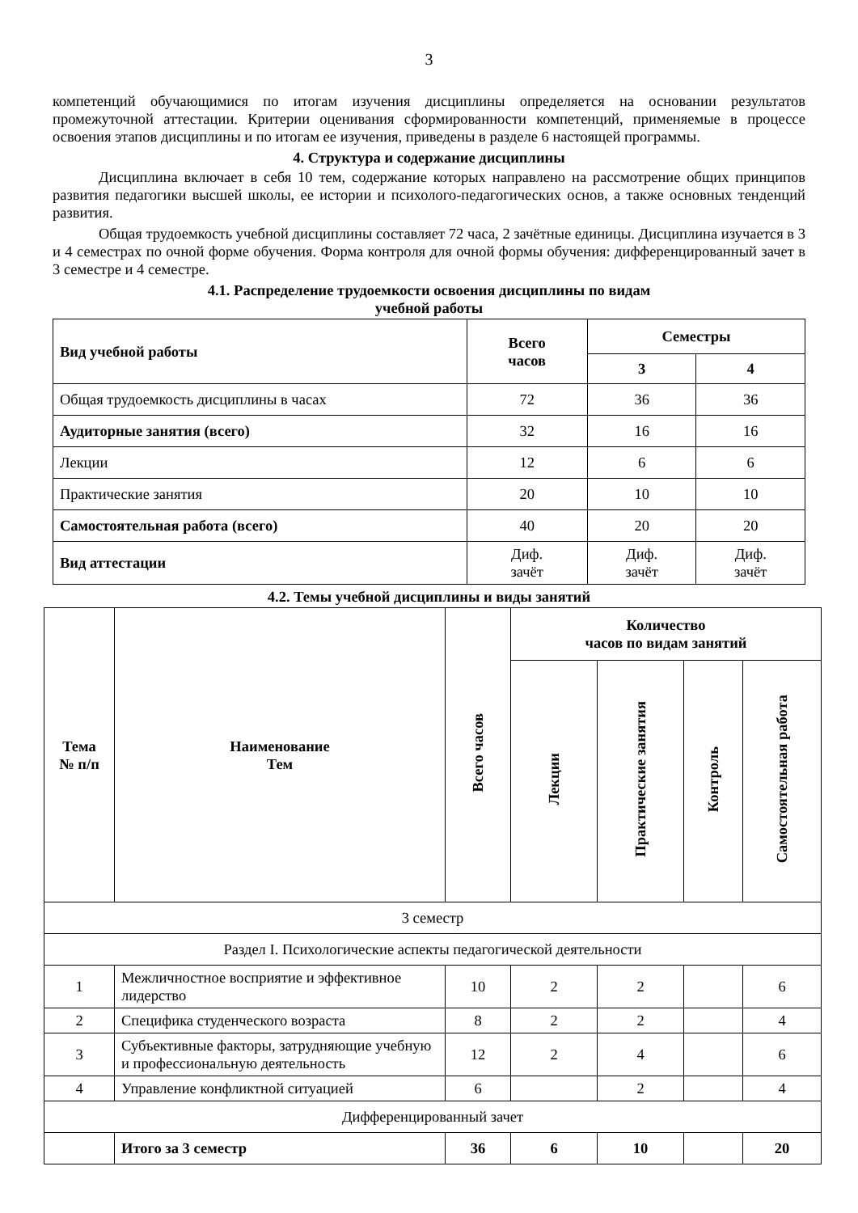3
компетенций обучающимися по итогам изучения дисциплины определяется на основании результатов промежуточной аттестации. Критерии оценивания сформированности компетенций, применяемые в процессе освоения этапов дисциплины и по итогам ее изучения, приведены в разделе 6 настоящей программы.
4. Структура и содержание дисциплины
Дисциплина включает в себя 10 тем, содержание которых направлено на рассмотрение общих принципов развития педагогики высшей школы, ее истории и психолого-педагогических основ, а также основных тенденций развития.
Общая трудоемкость учебной дисциплины составляет 72 часа, 2 зачётные единицы. Дисциплина изучается в 3 и 4 семестрах по очной форме обучения. Форма контроля для очной формы обучения: дифференцированный зачет в 3 семестре и 4 семестре.
4.1. Распределение трудоемкости освоения дисциплины по видам
учебной работы
| Вид учебной работы | Всего часов | Семестры | |
| --- | --- | --- | --- |
| | | 3 | 4 |
| Общая трудоемкость дисциплины в часах | 72 | 36 | 36 |
| Аудиторные занятия (всего) | 32 | 16 | 16 |
| Лекции | 12 | 6 | 6 |
| Практические занятия | 20 | 10 | 10 |
| Самостоятельная работа (всего) | 40 | 20 | 20 |
| Вид аттестации | Диф. зачёт | Диф. зачёт | Диф. зачёт |
4.2. Темы учебной дисциплины и виды занятий
| Тема № п/п | Наименование Тем | Всего часов | Количество часов по видам занятий | | | |
| --- | --- | --- | --- | --- | --- | --- |
| | | | Лекции | Практические занятия | Контроль | Самостоятельная работа |
| 3 семестр | | | | | | |
| Раздел I. Психологические аспекты педагогической деятельности | | | | | | |
| 1 | Межличностное восприятие и эффективное лидерство | 10 | 2 | 2 | | 6 |
| 2 | Специфика студенческого возраста | 8 | 2 | 2 | | 4 |
| 3 | Субъективные факторы, затрудняющие учебную и профессиональную деятельность | 12 | 2 | 4 | | 6 |
| 4 | Управление конфликтной ситуацией | 6 | | 2 | | 4 |
| Дифференцированный зачет | | | | | | |
| | Итого за 3 семестр | 36 | 6 | 10 | | 20 |